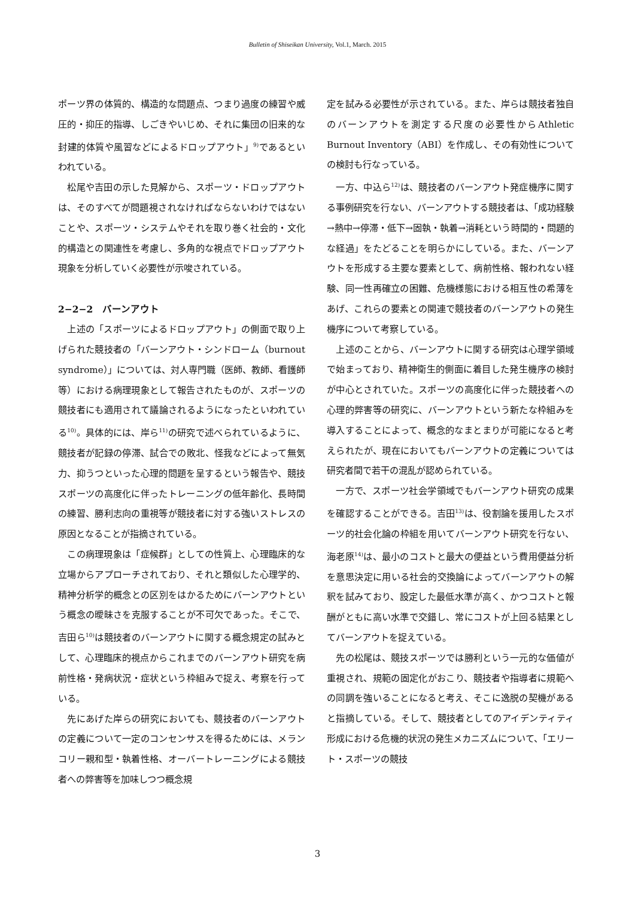Bulletin of Shiseikan University, Vol.1, March. 2015
ポーツ界の体質的、構造的な問題点、つまり過度の練習や威圧的・抑圧的指導、しごきやいじめ、それに集団の旧来的な封建的体質や風習などによるドロップアウト」<sup>9)</sup>であるといわれている。
松尾や吉田の示した見解から、スポーツ・ドロップアウトは、そのすべてが問題視されなければならないわけではないことや、スポーツ・システムやそれを取り巻く社会的・文化的構造との関連性を考慮し、多角的な視点でドロップアウト現象を分析していく必要性が示唆されている。
2−2−2　バーンアウト
上述の「スポーツによるドロップアウト」の側面で取り上げられた競技者の「バーンアウト・シンドローム（burnout syndrome）」については、対人専門職（医師、教師、看護師等）における病理現象として報告されたものが、スポーツの競技者にも適用されて議論されるようになったといわれている<sup>10)</sup>。具体的には、岸ら<sup>11)</sup>の研究で述べられているように、競技者が記録の停滞、試合での敗北、怪我などによって無気力、抑うつといった心理的問題を呈するという報告や、競技スポーツの高度化に伴ったトレーニングの低年齢化、長時間の練習、勝利志向の重視等が競技者に対する強いストレスの原因となることが指摘されている。
この病理現象は「症候群」としての性質上、心理臨床的な立場からアプローチされており、それと類似した心理学的、精神分析学的概念との区別をはかるためにバーンアウトという概念の曖昧さを克服することが不可欠であった。そこで、吉田ら<sup>10)</sup>は競技者のバーンアウトに関する概念規定の試みとして、心理臨床的視点からこれまでのバーンアウト研究を病前性格・発病状況・症状という枠組みで捉え、考察を行っている。
先にあげた岸らの研究においても、競技者のバーンアウトの定義について一定のコンセンサスを得るためには、メランコリー親和型・執着性格、オーバートレーニングによる競技者への弊害等を加味しつつ概念規
定を試みる必要性が示されている。また、岸らは競技者独自のバーンアウトを測定する尺度の必要性からAthletic Burnout Inventory（ABI）を作成し、その有効性についての検討も行なっている。
一方、中込ら<sup>12)</sup>は、競技者のバーンアウト発症機序に関する事例研究を行ない、バーンアウトする競技者は、「成功経験→熱中→停滞・低下→固執・執着→消耗という時間的・問題的な経過」をたどることを明らかにしている。また、バーンアウトを形成する主要な要素として、病前性格、報われない経験、同一性再確立の困難、危機様態における相互性の希薄をあげ、これらの要素との関連で競技者のバーンアウトの発生機序について考察している。
上述のことから、バーンアウトに関する研究は心理学領域で始まっており、精神衛生的側面に着目した発生機序の検討が中心とされていた。スポーツの高度化に伴った競技者への心理的弊害等の研究に、バーンアウトという新たな枠組みを導入することによって、概念的なまとまりが可能になると考えられたが、現在においてもバーンアウトの定義については研究者間で若干の混乱が認められている。
一方で、スポーツ社会学領域でもバーンアウト研究の成果を確認することができる。吉田<sup>13)</sup>は、役割論を援用したスポーツ的社会化論の枠組を用いてバーンアウト研究を行ない、海老原<sup>14)</sup>は、最小のコストと最大の便益という費用便益分析を意思決定に用いる社会的交換論によってバーンアウトの解釈を試みており、設定した最低水準が高く、かつコストと報酬がともに高い水準で交錯し、常にコストが上回る結果としてバーンアウトを捉えている。
先の松尾は、競技スポーツでは勝利という一元的な価値が重視され、規範の固定化がおこり、競技者や指導者に規範への同調を強いることになると考え、そこに逸脱の契機があると指摘している。そして、競技者としてのアイデンティティ形成における危機的状況の発生メカニズムについて、「エリート・スポーツの競技
3